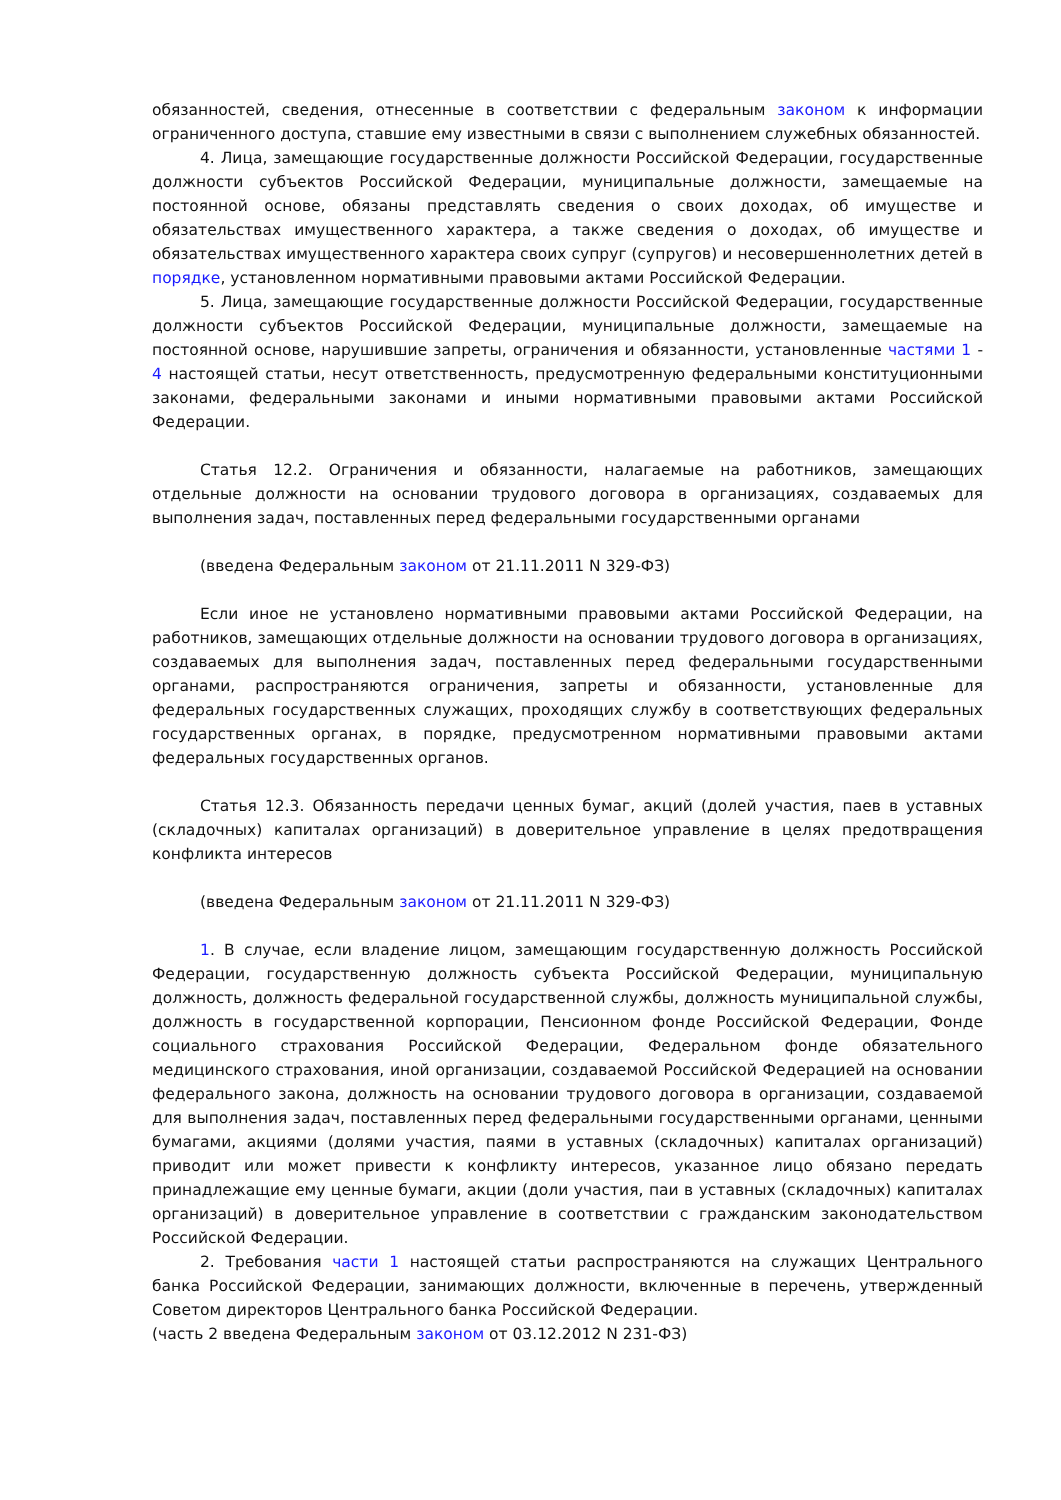обязанностей, сведения, отнесенные в соответствии с федеральным законом к информации ограниченного доступа, ставшие ему известными в связи с выполнением служебных обязанностей.
4. Лица, замещающие государственные должности Российской Федерации, государственные должности субъектов Российской Федерации, муниципальные должности, замещаемые на постоянной основе, обязаны представлять сведения о своих доходах, об имуществе и обязательствах имущественного характера, а также сведения о доходах, об имуществе и обязательствах имущественного характера своих супруг (супругов) и несовершеннолетних детей в порядке, установленном нормативными правовыми актами Российской Федерации.
5. Лица, замещающие государственные должности Российской Федерации, государственные должности субъектов Российской Федерации, муниципальные должности, замещаемые на постоянной основе, нарушившие запреты, ограничения и обязанности, установленные частями 1 - 4 настоящей статьи, несут ответственность, предусмотренную федеральными конституционными законами, федеральными законами и иными нормативными правовыми актами Российской Федерации.
Статья 12.2. Ограничения и обязанности, налагаемые на работников, замещающих отдельные должности на основании трудового договора в организациях, создаваемых для выполнения задач, поставленных перед федеральными государственными органами
(введена Федеральным законом от 21.11.2011 N 329-ФЗ)
Если иное не установлено нормативными правовыми актами Российской Федерации, на работников, замещающих отдельные должности на основании трудового договора в организациях, создаваемых для выполнения задач, поставленных перед федеральными государственными органами, распространяются ограничения, запреты и обязанности, установленные для федеральных государственных служащих, проходящих службу в соответствующих федеральных государственных органах, в порядке, предусмотренном нормативными правовыми актами федеральных государственных органов.
Статья 12.3. Обязанность передачи ценных бумаг, акций (долей участия, паев в уставных (складочных) капиталах организаций) в доверительное управление в целях предотвращения конфликта интересов
(введена Федеральным законом от 21.11.2011 N 329-ФЗ)
1. В случае, если владение лицом, замещающим государственную должность Российской Федерации, государственную должность субъекта Российской Федерации, муниципальную должность, должность федеральной государственной службы, должность муниципальной службы, должность в государственной корпорации, Пенсионном фонде Российской Федерации, Фонде социального страхования Российской Федерации, Федеральном фонде обязательного медицинского страхования, иной организации, создаваемой Российской Федерацией на основании федерального закона, должность на основании трудового договора в организации, создаваемой для выполнения задач, поставленных перед федеральными государственными органами, ценными бумагами, акциями (долями участия, паями в уставных (складочных) капиталах организаций) приводит или может привести к конфликту интересов, указанное лицо обязано передать принадлежащие ему ценные бумаги, акции (доли участия, паи в уставных (складочных) капиталах организаций) в доверительное управление в соответствии с гражданским законодательством Российской Федерации.
2. Требования части 1 настоящей статьи распространяются на служащих Центрального банка Российской Федерации, занимающих должности, включенные в перечень, утвержденный Советом директоров Центрального банка Российской Федерации.
(часть 2 введена Федеральным законом от 03.12.2012 N 231-ФЗ)